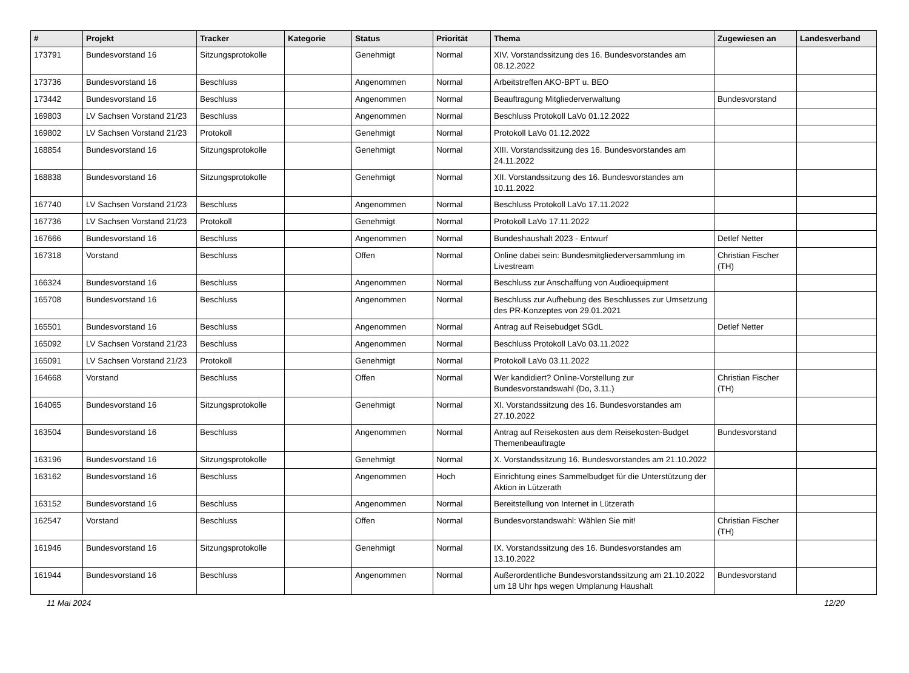| # | Projekt | Tracker | Kategorie | Status | Priorität | Thema | Zugewiesen an | Landesverband |
| --- | --- | --- | --- | --- | --- | --- | --- | --- |
| 173791 | Bundesvorstand 16 | Sitzungsprotokolle | | Genehmigt | Normal | XIV. Vorstandssitzung des 16. Bundesvorstandes am 08.12.2022 | | |
| 173736 | Bundesvorstand 16 | Beschluss | | Angenommen | Normal | Arbeitstreffen AKO-BPT u. BEO | | |
| 173442 | Bundesvorstand 16 | Beschluss | | Angenommen | Normal | Beauftragung Mitgliederverwaltung | Bundesvorstand | |
| 169803 | LV Sachsen Vorstand 21/23 | Beschluss | | Angenommen | Normal | Beschluss Protokoll LaVo 01.12.2022 | | |
| 169802 | LV Sachsen Vorstand 21/23 | Protokoll | | Genehmigt | Normal | Protokoll LaVo 01.12.2022 | | |
| 168854 | Bundesvorstand 16 | Sitzungsprotokolle | | Genehmigt | Normal | XIII. Vorstandssitzung des 16. Bundesvorstandes am 24.11.2022 | | |
| 168838 | Bundesvorstand 16 | Sitzungsprotokolle | | Genehmigt | Normal | XII. Vorstandssitzung des 16. Bundesvorstandes am 10.11.2022 | | |
| 167740 | LV Sachsen Vorstand 21/23 | Beschluss | | Angenommen | Normal | Beschluss Protokoll LaVo 17.11.2022 | | |
| 167736 | LV Sachsen Vorstand 21/23 | Protokoll | | Genehmigt | Normal | Protokoll LaVo 17.11.2022 | | |
| 167666 | Bundesvorstand 16 | Beschluss | | Angenommen | Normal | Bundeshaushalt 2023 - Entwurf | Detlef Netter | |
| 167318 | Vorstand | Beschluss | | Offen | Normal | Online dabei sein: Bundesmitgliederversammlung im Livestream | Christian Fischer (TH) | |
| 166324 | Bundesvorstand 16 | Beschluss | | Angenommen | Normal | Beschluss zur Anschaffung von Audioequipment | | |
| 165708 | Bundesvorstand 16 | Beschluss | | Angenommen | Normal | Beschluss zur Aufhebung des Beschlusses zur Umsetzung des PR-Konzeptes von 29.01.2021 | | |
| 165501 | Bundesvorstand 16 | Beschluss | | Angenommen | Normal | Antrag auf Reisebudget SGdL | Detlef Netter | |
| 165092 | LV Sachsen Vorstand 21/23 | Beschluss | | Angenommen | Normal | Beschluss Protokoll LaVo 03.11.2022 | | |
| 165091 | LV Sachsen Vorstand 21/23 | Protokoll | | Genehmigt | Normal | Protokoll LaVo 03.11.2022 | | |
| 164668 | Vorstand | Beschluss | | Offen | Normal | Wer kandidiert? Online-Vorstellung zur Bundesvorstandswahl (Do, 3.11.) | Christian Fischer (TH) | |
| 164065 | Bundesvorstand 16 | Sitzungsprotokolle | | Genehmigt | Normal | XI. Vorstandssitzung des 16. Bundesvorstandes am 27.10.2022 | | |
| 163504 | Bundesvorstand 16 | Beschluss | | Angenommen | Normal | Antrag auf Reisekosten aus dem Reisekosten-Budget Themenbeauftragte | Bundesvorstand | |
| 163196 | Bundesvorstand 16 | Sitzungsprotokolle | | Genehmigt | Normal | X. Vorstandssitzung 16. Bundesvorstandes am 21.10.2022 | | |
| 163162 | Bundesvorstand 16 | Beschluss | | Angenommen | Hoch | Einrichtung eines Sammelbudget für die Unterstützung der Aktion in Lützerath | | |
| 163152 | Bundesvorstand 16 | Beschluss | | Angenommen | Normal | Bereitstellung von Internet in Lützerath | | |
| 162547 | Vorstand | Beschluss | | Offen | Normal | Bundesvorstandswahl: Wählen Sie mit! | Christian Fischer (TH) | |
| 161946 | Bundesvorstand 16 | Sitzungsprotokolle | | Genehmigt | Normal | IX. Vorstandssitzung des 16. Bundesvorstandes am 13.10.2022 | | |
| 161944 | Bundesvorstand 16 | Beschluss | | Angenommen | Normal | Außerordentliche Bundesvorstandssitzung am 21.10.2022 um 18 Uhr hps wegen Umplanung Haushalt | Bundesvorstand | |
11 Mai 2024 12/20